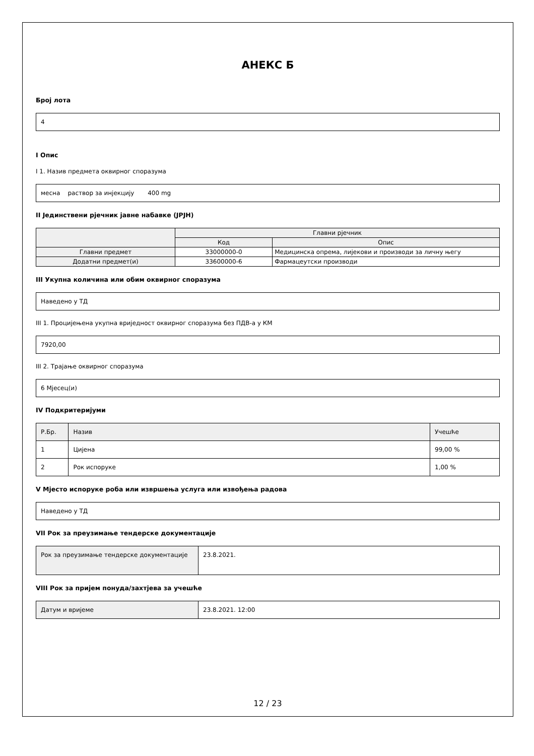АНЕКС Б
Број лота
4
I Опис
I 1. Назив предмета оквирног споразума
месна раствор за инјекцију 400 mg
II Јединствени рјечник јавне набавке (ЈРЈН)
| | Главни рјечник | |
| --- | --- | --- |
| | Код | Опис |
| Главни предмет | 33000000-0 | Медицинска опрема, лијекови и производи за личну његу |
| Додатни предмет(и) | 33600000-6 | Фармацеутски производи |
III Укупна количина или обим оквирног споразума
Наведено у ТД
III 1. Процијењена укупна вриједност оквирног споразума без ПДВ-а у КМ
7920,00
III 2. Трајање оквирног споразума
6 Мјесец(и)
IV Подкритеријуми
| Р.Бр. | Назив | Учешће |
| 1 | Цијена | 99,00 % |
| 2 | Рок испоруке | 1,00 % |
V Мјесто испоруке роба или извршења услуга или извођења радова
Наведено у ТД
VII Рок за преузимање тендерске документације
| Рок за преузимање тендерске документације | 23.8.2021. |
VIII Рок за пријем понуда/захтјева за учешће
| Датум и вријеме | 23.8.2021. 12:00 |
12 / 23